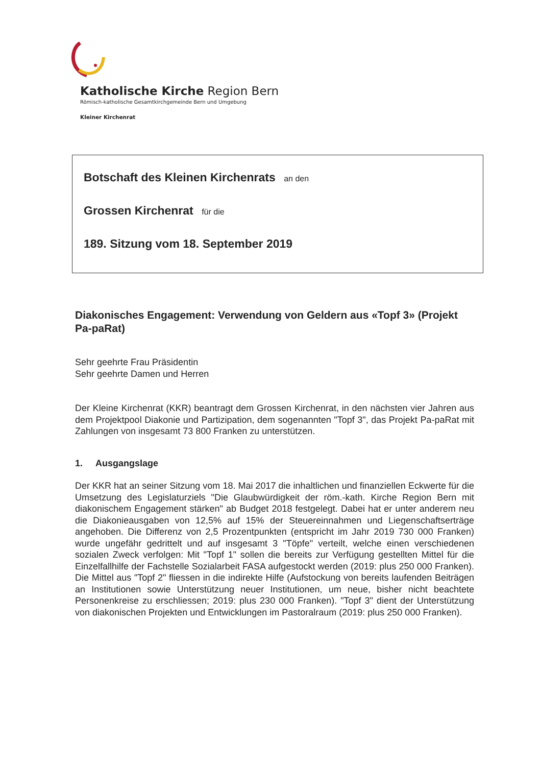Katholische Kirche Region Bern
Römisch-katholische Gesamtkirchgemeinde Bern und Umgebung
Kleiner Kirchenrat
Botschaft des Kleinen Kirchenrats an den
Grossen Kirchenrat für die
189. Sitzung vom 18. September 2019
Diakonisches Engagement: Verwendung von Geldern aus «Topf 3» (Projekt Pa-paRat)
Sehr geehrte Frau Präsidentin
Sehr geehrte Damen und Herren
Der Kleine Kirchenrat (KKR) beantragt dem Grossen Kirchenrat, in den nächsten vier Jahren aus dem Projektpool Diakonie und Partizipation, dem sogenannten "Topf 3", das Projekt Pa-paRat mit Zahlungen von insgesamt 73 800 Franken zu unterstützen.
1. Ausgangslage
Der KKR hat an seiner Sitzung vom 18. Mai 2017 die inhaltlichen und finanziellen Eckwerte für die Umsetzung des Legislaturziels "Die Glaubwürdigkeit der röm.-kath. Kirche Region Bern mit diakonischem Engagement stärken" ab Budget 2018 festgelegt. Dabei hat er unter anderem neu die Diakonieausgaben von 12,5% auf 15% der Steuereinnahmen und Liegenschaftserträge angehoben. Die Differenz von 2,5 Prozentpunkten (entspricht im Jahr 2019 730 000 Franken) wurde ungefähr gedrittelt und auf insgesamt 3 "Töpfe" verteilt, welche einen verschiedenen sozialen Zweck verfolgen: Mit "Topf 1" sollen die bereits zur Verfügung gestellten Mittel für die Einzelfallhilfe der Fachstelle Sozialarbeit FASA aufgestockt werden (2019: plus 250 000 Franken). Die Mittel aus "Topf 2" fliessen in die indirekte Hilfe (Aufstockung von bereits laufenden Beiträgen an Institutionen sowie Unterstützung neuer Institutionen, um neue, bisher nicht beachtete Personenkreise zu erschliessen; 2019: plus 230 000 Franken). "Topf 3" dient der Unterstützung von diakonischen Projekten und Entwicklungen im Pastoralraum (2019: plus 250 000 Franken).